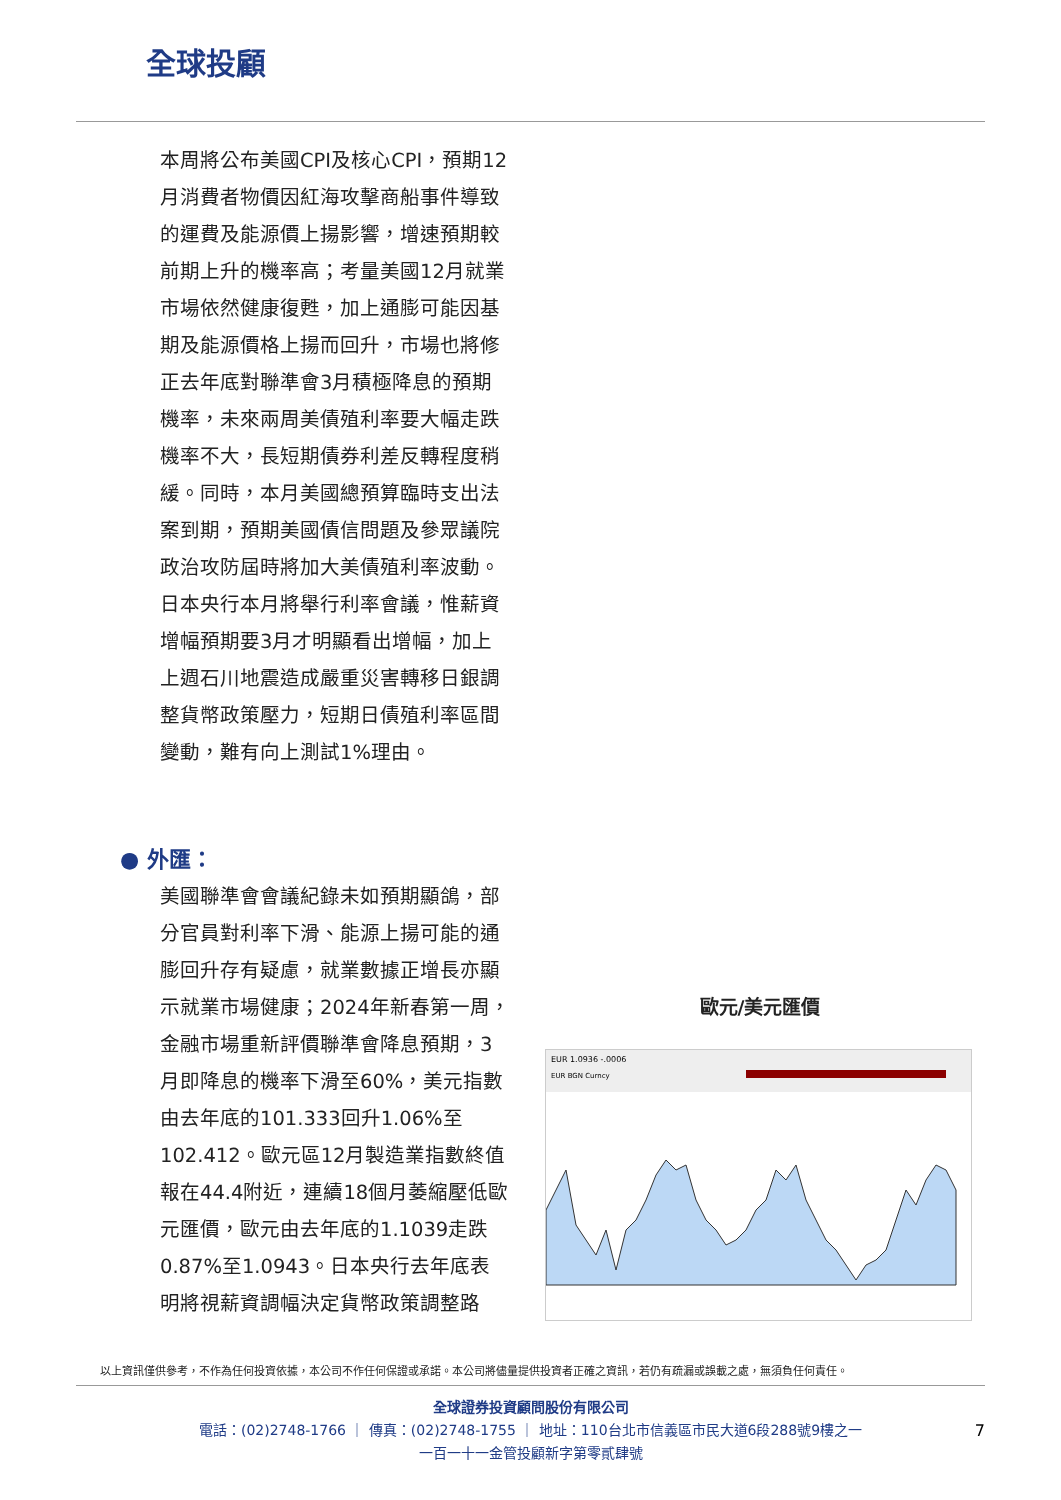全球投顧
本周將公布美國CPI及核心CPI，預期12月消費者物價因紅海攻擊商船事件導致的運費及能源價上揚影響，增速預期較前期上升的機率高；考量美國12月就業市場依然健康復甦，加上通膨可能因基期及能源價格上揚而回升，市場也將修正去年底對聯準會3月積極降息的預期機率，未來兩周美債殖利率要大幅走跌機率不大，長短期債券利差反轉程度稍緩。同時，本月美國總預算臨時支出法案到期，預期美國債信問題及參眾議院政治攻防屆時將加大美債殖利率波動。日本央行本月將舉行利率會議，惟薪資增幅預期要3月才明顯看出增幅，加上上週石川地震造成嚴重災害轉移日銀調整貨幣政策壓力，短期日債殖利率區間變動，難有向上測試1%理由。
● 外匯：
美國聯準會會議紀錄未如預期顯鴿，部分官員對利率下滑、能源上揚可能的通膨回升存有疑慮，就業數據正增長亦顯示就業市場健康；2024年新春第一周，金融市場重新評價聯準會降息預期，3月即降息的機率下滑至60%，美元指數由去年底的101.333回升1.06%至102.412。歐元區12月製造業指數終值報在44.4附近，連續18個月萎縮壓低歐元匯價，歐元由去年底的1.1039走跌0.87%至1.0943。日本央行去年底表明將視薪資調幅決定貨幣政策調整路
歐元/美元匯價
EUR 1.0936 -.0006
EUR BGN Curncy
以上資訊僅供參考，不作為任何投資依據，本公司不作任何保證或承諾。本公司將儘量提供投資者正確之資訊，若仍有疏漏或誤載之處，無須負任何責任。
全球證券投資顧問股份有限公司
電話：(02)2748-1766 ｜ 傳真：(02)2748-1755 ｜ 地址：110台北市信義區市民大道6段288號9樓之一
一百一十一金管投顧新字第零貳肆號
7